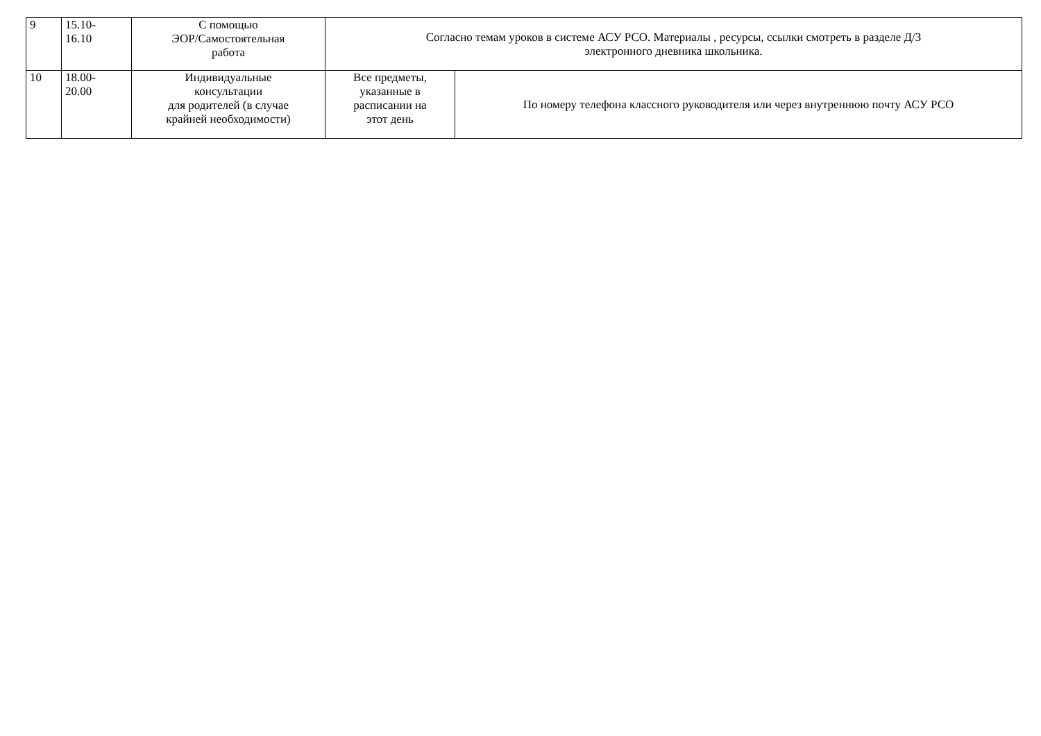| 9 | 15.10- 16.10 | С помощью ЭОР/Самостоятельная работа | Согласно темам уроков в системе АСУ РСО. Материалы , ресурсы, ссылки смотреть в разделе Д/З электронного дневника школьника. | |
| 10 | 18.00- 20.00 | Индивидуальные консультации для родителей (в случае крайней необходимости) | Все предметы, указанные в расписании на этот день | По номеру телефона классного руководителя или через внутреннюю почту АСУ РСО |